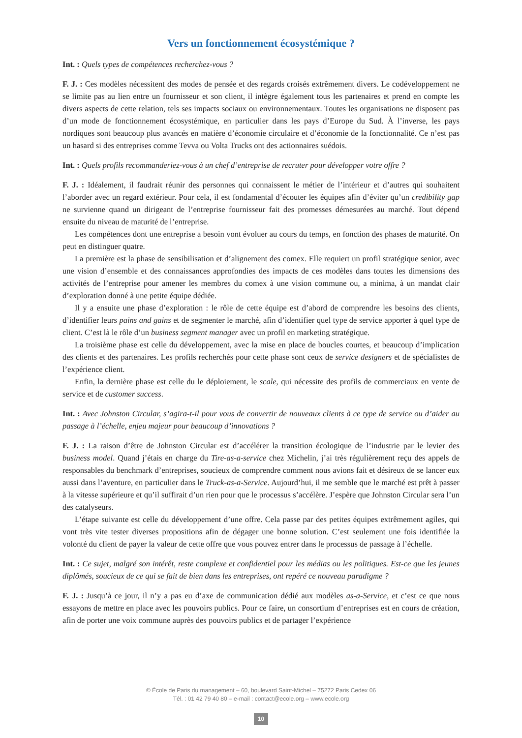Vers un fonctionnement écosystémique ?
Int. : Quels types de compétences recherchez-vous ?
F. J. : Ces modèles nécessitent des modes de pensée et des regards croisés extrêmement divers. Le codéveloppement ne se limite pas au lien entre un fournisseur et son client, il intègre également tous les partenaires et prend en compte les divers aspects de cette relation, tels ses impacts sociaux ou environnementaux. Toutes les organisations ne disposent pas d’un mode de fonctionnement écosystémique, en particulier dans les pays d’Europe du Sud. À l’inverse, les pays nordiques sont beaucoup plus avancés en matière d’économie circulaire et d’économie de la fonctionnalité. Ce n’est pas un hasard si des entreprises comme Tevva ou Volta Trucks ont des actionnaires suédois.
Int. : Quels profils recommanderiez-vous à un chef d’entreprise de recruter pour développer votre offre ?
F. J. : Idéalement, il faudrait réunir des personnes qui connaissent le métier de l’intérieur et d’autres qui souhaitent l’aborder avec un regard extérieur. Pour cela, il est fondamental d’écouter les équipes afin d’éviter qu’un credibility gap ne survienne quand un dirigeant de l’entreprise fournisseur fait des promesses démesurées au marché. Tout dépend ensuite du niveau de maturité de l’entreprise.
Les compétences dont une entreprise a besoin vont évoluer au cours du temps, en fonction des phases de maturité. On peut en distinguer quatre.
La première est la phase de sensibilisation et d’alignement des comex. Elle requiert un profil stratégique senior, avec une vision d’ensemble et des connaissances approfondies des impacts de ces modèles dans toutes les dimensions des activités de l’entreprise pour amener les membres du comex à une vision commune ou, a minima, à un mandat clair d’exploration donné à une petite équipe dédiée.
Il y a ensuite une phase d’exploration : le rôle de cette équipe est d’abord de comprendre les besoins des clients, d’identifier leurs pains and gains et de segmenter le marché, afin d’identifier quel type de service apporter à quel type de client. C’est là le rôle d’un business segment manager avec un profil en marketing stratégique.
La troisième phase est celle du développement, avec la mise en place de boucles courtes, et beaucoup d’implication des clients et des partenaires. Les profils recherchés pour cette phase sont ceux de service designers et de spécialistes de l’expérience client.
Enfin, la dernière phase est celle du le déploiement, le scale, qui nécessite des profils de commerciaux en vente de service et de customer success.
Int. : Avec Johnston Circular, s’agira-t-il pour vous de convertir de nouveaux clients à ce type de service ou d’aider au passage à l’échelle, enjeu majeur pour beaucoup d’innovations ?
F. J. : La raison d’être de Johnston Circular est d’accélérer la transition écologique de l’industrie par le levier des business model. Quand j’étais en charge du Tire-as-a-service chez Michelin, j’ai très régulièrement reçu des appels de responsables du benchmark d’entreprises, soucieux de comprendre comment nous avions fait et désireux de se lancer eux aussi dans l’aventure, en particulier dans le Truck-as-a-Service. Aujourd’hui, il me semble que le marché est prêt à passer à la vitesse supérieure et qu’il suffirait d’un rien pour que le processus s’accélère. J’espère que Johnston Circular sera l’un des catalyseurs.
L’étape suivante est celle du développement d’une offre. Cela passe par des petites équipes extrêmement agiles, qui vont très vite tester diverses propositions afin de dégager une bonne solution. C’est seulement une fois identifiée la volonté du client de payer la valeur de cette offre que vous pouvez entrer dans le processus de passage à l’échelle.
Int. : Ce sujet, malgré son intérêt, reste complexe et confidentiel pour les médias ou les politiques. Est-ce que les jeunes diplômés, soucieux de ce qui se fait de bien dans les entreprises, ont repéré ce nouveau paradigme ?
F. J. : Jusqu’à ce jour, il n’y a pas eu d’axe de communication dédié aux modèles as-a-Service, et c’est ce que nous essayons de mettre en place avec les pouvoirs publics. Pour ce faire, un consortium d’entreprises est en cours de création, afin de porter une voix commune auprès des pouvoirs publics et de partager l’expérience
© École de Paris du management – 60, boulevard Saint-Michel – 75272 Paris Cedex 06
Tél. : 01 42 79 40 80 – e-mail : contact@ecole.org – www.ecole.org
10